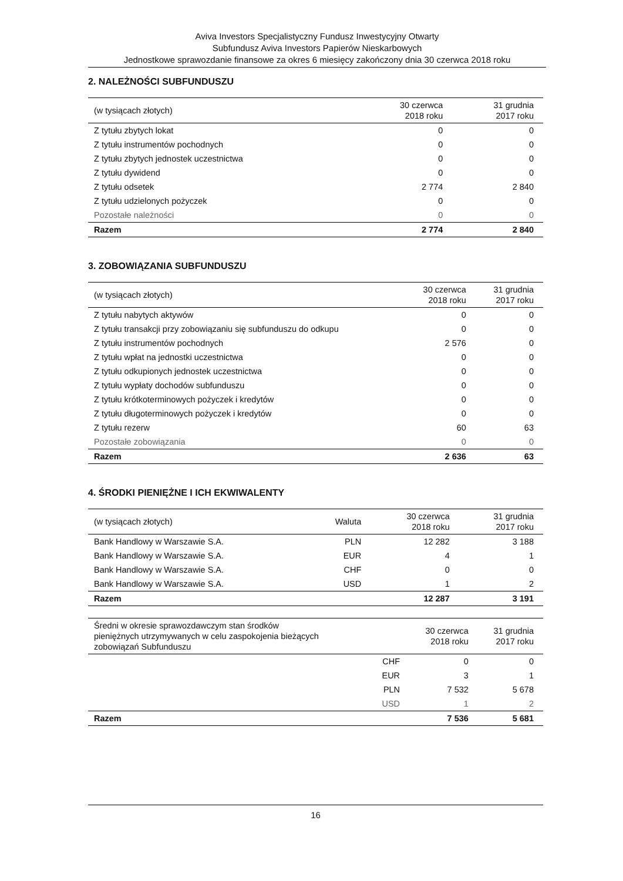Aviva Investors Specjalistyczny Fundusz Inwestycyjny Otwarty
Subfundusz Aviva Investors Papierów Nieskarbowych
Jednostkowe sprawozdanie finansowe za okres 6 miesięcy zakończony dnia 30 czerwca 2018 roku
2. NALEŻNOŚCI SUBFUNDUSZU
| (w tysiącach złotych) | 30 czerwca 2018 roku | 31 grudnia 2017 roku |
| --- | --- | --- |
| Z tytułu zbytych lokat | 0 | 0 |
| Z tytułu instrumentów pochodnych | 0 | 0 |
| Z tytułu zbytych jednostek uczestnictwa | 0 | 0 |
| Z tytułu dywidend | 0 | 0 |
| Z tytułu odsetek | 2 774 | 2 840 |
| Z tytułu udzielonych pożyczek | 0 | 0 |
| Pozostałe należności | 0 | 0 |
| Razem | 2 774 | 2 840 |
3. ZOBOWIĄZANIA SUBFUNDUSZU
| (w tysiącach złotych) | 30 czerwca 2018 roku | 31 grudnia 2017 roku |
| --- | --- | --- |
| Z tytułu nabytych aktywów | 0 | 0 |
| Z tytułu transakcji przy zobowiązaniu się subfunduszu do odkupu | 0 | 0 |
| Z tytułu instrumentów pochodnych | 2 576 | 0 |
| Z tytułu wpłat na jednostki uczestnictwa | 0 | 0 |
| Z tytułu odkupionych jednostek uczestnictwa | 0 | 0 |
| Z tytułu wypłaty dochodów subfunduszu | 0 | 0 |
| Z tytułu krótkoterminowych pożyczek i kredytów | 0 | 0 |
| Z tytułu długoterminowych pożyczek i kredytów | 0 | 0 |
| Z tytułu rezerw | 60 | 63 |
| Pozostałe zobowiązania | 0 | 0 |
| Razem | 2 636 | 63 |
4. ŚRODKI PIENIĘŻNE I ICH EKWIWALENTY
| (w tysiącach złotych) | Waluta | 30 czerwca 2018 roku | 31 grudnia 2017 roku |
| --- | --- | --- | --- |
| Bank Handlowy w Warszawie S.A. | PLN | 12 282 | 3 188 |
| Bank Handlowy w Warszawie S.A. | EUR | 4 | 1 |
| Bank Handlowy w Warszawie S.A. | CHF | 0 | 0 |
| Bank Handlowy w Warszawie S.A. | USD | 1 | 2 |
| Razem | | 12 287 | 3 191 |
| Średni w okresie sprawozdawczym stan środków pieniężnych utrzymywanych w celu zaspokojenia bieżących zobowiązań Subfunduszu | | 30 czerwca 2018 roku | 31 grudnia 2017 roku |
| --- | --- | --- | --- |
| | CHF | 0 | 0 |
| | EUR | 3 | 1 |
| | PLN | 7 532 | 5 678 |
| | USD | 1 | 2 |
| Razem | | 7 536 | 5 681 |
16